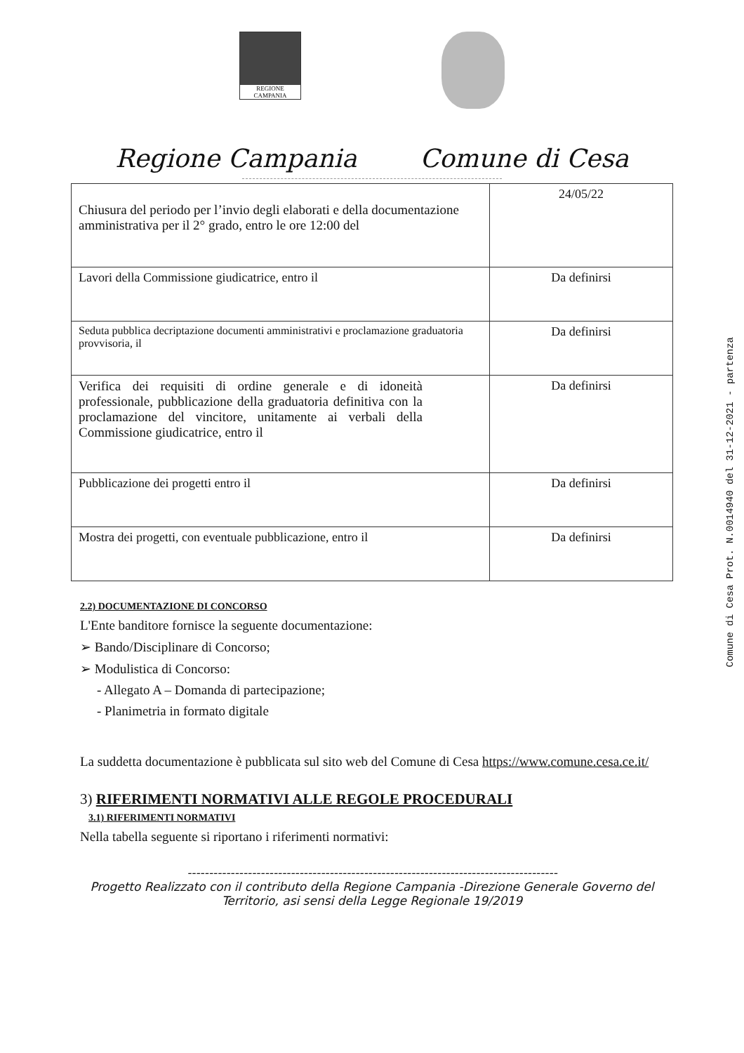REGIONE CAMPANIA
Regione Campania Comune di Cesa
| Chiusura del periodo per l’invio degli elaborati e della documentazione amministrativa per il 2° grado, entro le ore 12:00 del | 24/05/22 |
| Lavori della Commissione giudicatrice, entro il | Da definirsi |
| Seduta pubblica decriptazione documenti amministrativi e proclamazione graduatoria provvisoria, il | Da definirsi |
| Verifica dei requisiti di ordine generale e di idoneità professionale, pubblicazione della graduatoria definitiva con la proclamazione del vincitore, unitamente ai verbali della Commissione giudicatrice, entro il | Da definirsi |
| Pubblicazione dei progetti entro il | Da definirsi |
| Mostra dei progetti, con eventuale pubblicazione, entro il | Da definirsi |
2.2) DOCUMENTAZIONE DI CONCORSO
L'Ente banditore fornisce la seguente documentazione:
➢ Bando/Disciplinare di Concorso;
➢ Modulistica di Concorso:
- Allegato A – Domanda di partecipazione;
- Planimetria in formato digitale
La suddetta documentazione è pubblicata sul sito web del Comune di Cesa https://www.comune.cesa.ce.it/
3) RIFERIMENTI NORMATIVI ALLE REGOLE PROCEDURALI
3.1) RIFERIMENTI NORMATIVI
Nella tabella seguente si riportano i riferimenti normativi:
--------------------------------------------------------------------------------------
Progetto Realizzato con il contributo della Regione Campania -Direzione Generale Governo del
Territorio, asi sensi della Legge Regionale 19/2019
Comune di Cesa Prot. N.0014940 del 31-12-2021 - partenza